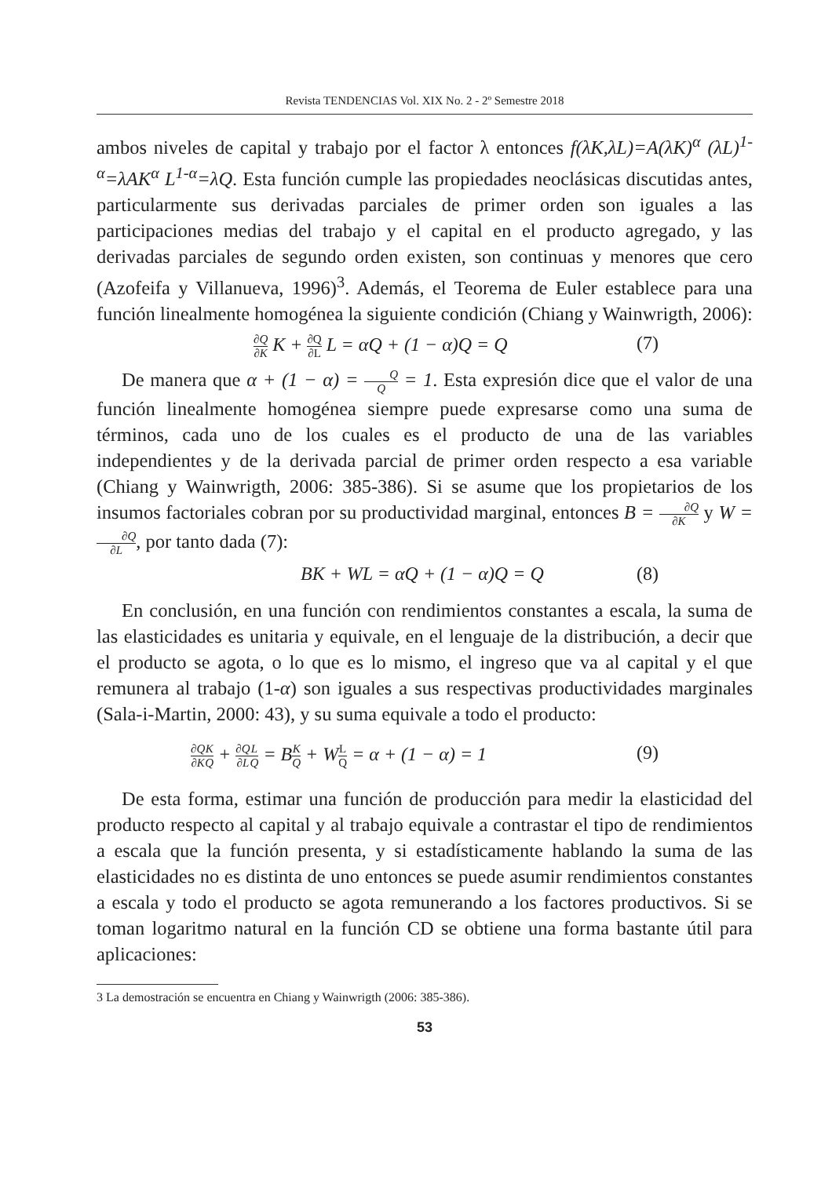Revista TENDENCIAS Vol. XIX No. 2 - 2º Semestre 2018
ambos niveles de capital y trabajo por el factor λ entonces f(λK,λL)=A(λK)<sup>α</sup> (λL)<sup>1-α</sup>=λAK<sup>α</sup> L<sup>1-α</sup>=λQ. Esta función cumple las propiedades neoclásicas discutidas antes, particularmente sus derivadas parciales de primer orden son iguales a las participaciones medias del trabajo y el capital en el producto agregado, y las derivadas parciales de segundo orden existen, son continuas y menores que cero (Azofeifa y Villanueva, 1996)<sup>3</sup>. Además, el Teorema de Euler establece para una función linealmente homogénea la siguiente condición (Chiang y Wainwrigth, 2006):
∂Q ∂K K + ∂Q ∂L L = αQ + (1 − α)Q = Q (7)
De manera que α + (1 − α) = Q Q = 1. Esta expresión dice que el valor de una función linealmente homogénea siempre puede expresarse como una suma de términos, cada uno de los cuales es el producto de una de las variables independientes y de la derivada parcial de primer orden respecto a esa variable (Chiang y Wainwrigth, 2006: 385-386). Si se asume que los propietarios de los insumos factoriales cobran por su productividad marginal, entonces B = ∂Q ∂K y W = ∂Q ∂L, por tanto dada (7):
BK + WL = αQ + (1 − α)Q = Q (8)
En conclusión, en una función con rendimientos constantes a escala, la suma de las elasticidades es unitaria y equivale, en el lenguaje de la distribución, a decir que el producto se agota, o lo que es lo mismo, el ingreso que va al capital y el que remunera al trabajo (1-α) son iguales a sus respectivas productividades marginales (Sala-i-Martin, 2000: 43), y su suma equivale a todo el producto:
∂Q ∂K K Q + ∂Q ∂L L Q = BK Q + WL Q = α + (1 − α) = 1 (9)
De esta forma, estimar una función de producción para medir la elasticidad del producto respecto al capital y al trabajo equivale a contrastar el tipo de rendimientos a escala que la función presenta, y si estadísticamente hablando la suma de las elasticidades no es distinta de uno entonces se puede asumir rendimientos constantes a escala y todo el producto se agota remunerando a los factores productivos. Si se toman logaritmo natural en la función CD se obtiene una forma bastante útil para aplicaciones:
3 La demostración se encuentra en Chiang y Wainwrigth (2006: 385-386).
53